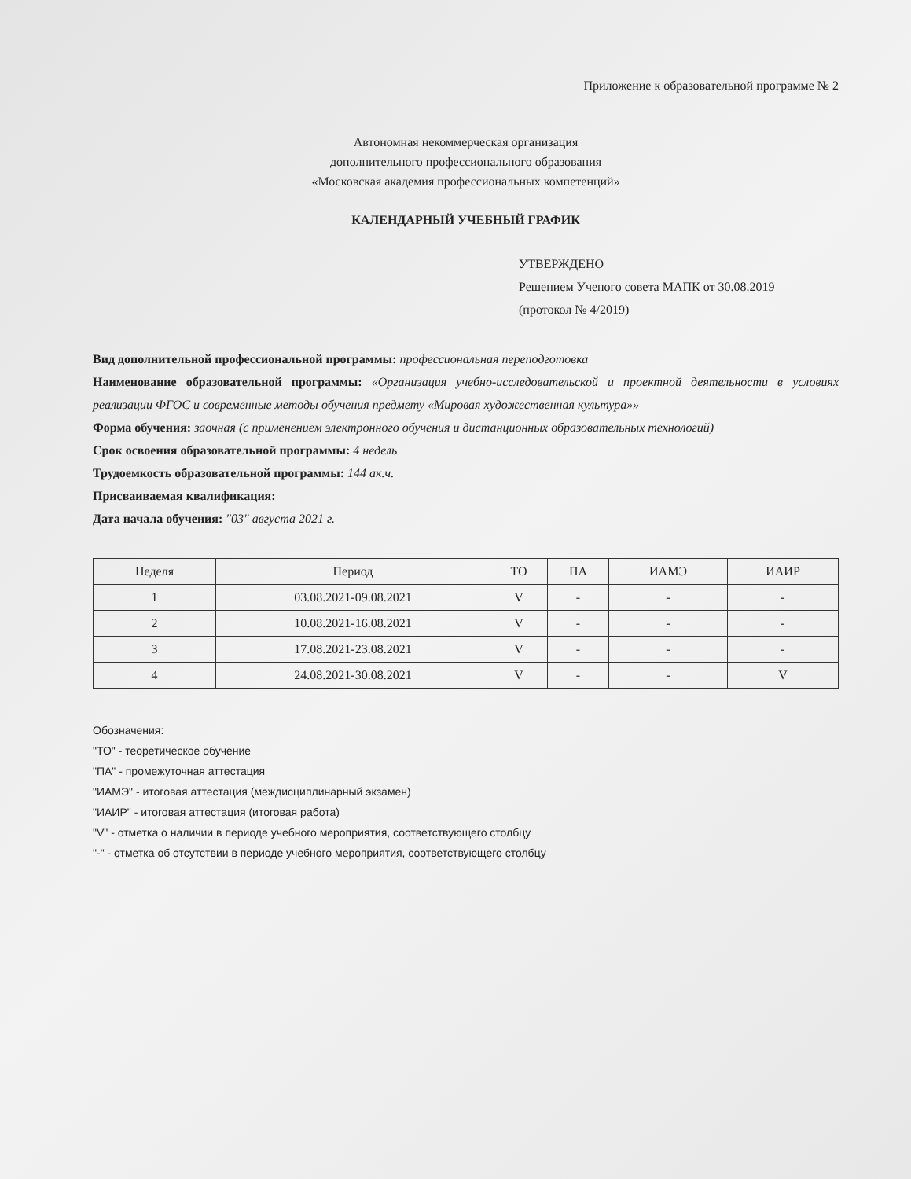Приложение к образовательной программе № 2
Автономная некоммерческая организация
дополнительного профессионального образования
«Московская академия профессиональных компетенций»
КАЛЕНДАРНЫЙ УЧЕБНЫЙ ГРАФИК
УТВЕРЖДЕНО
Решением Ученого совета МАПК от 30.08.2019
(протокол № 4/2019)
Вид дополнительной профессиональной программы: профессиональная переподготовка
Наименование образовательной программы: «Организация учебно-исследовательской и проектной деятельности в условиях реализации ФГОС и современные методы обучения предмету «Мировая художественная культура»»
Форма обучения: заочная (с применением электронного обучения и дистанционных образовательных технологий)
Срок освоения образовательной программы: 4 недель
Трудоемкость образовательной программы: 144 ак.ч.
Присваиваемая квалификация:
Дата начала обучения: "03" августа 2021 г.
| Неделя | Период | ТО | ПА | ИАМЭ | ИАИР |
| --- | --- | --- | --- | --- | --- |
| 1 | 03.08.2021-09.08.2021 | V | - | - | - |
| 2 | 10.08.2021-16.08.2021 | V | - | - | - |
| 3 | 17.08.2021-23.08.2021 | V | - | - | - |
| 4 | 24.08.2021-30.08.2021 | V | - | - | V |
Обозначения:
"ТО" - теоретическое обучение
"ПА" - промежуточная аттестация
"ИАМЭ" - итоговая аттестация (междисциплинарный экзамен)
"ИАИР" - итоговая аттестация (итоговая работа)
"V" - отметка о наличии в периоде учебного мероприятия, соответствующего столбцу
"-" - отметка об отсутствии в периоде учебного мероприятия, соответствующего столбцу